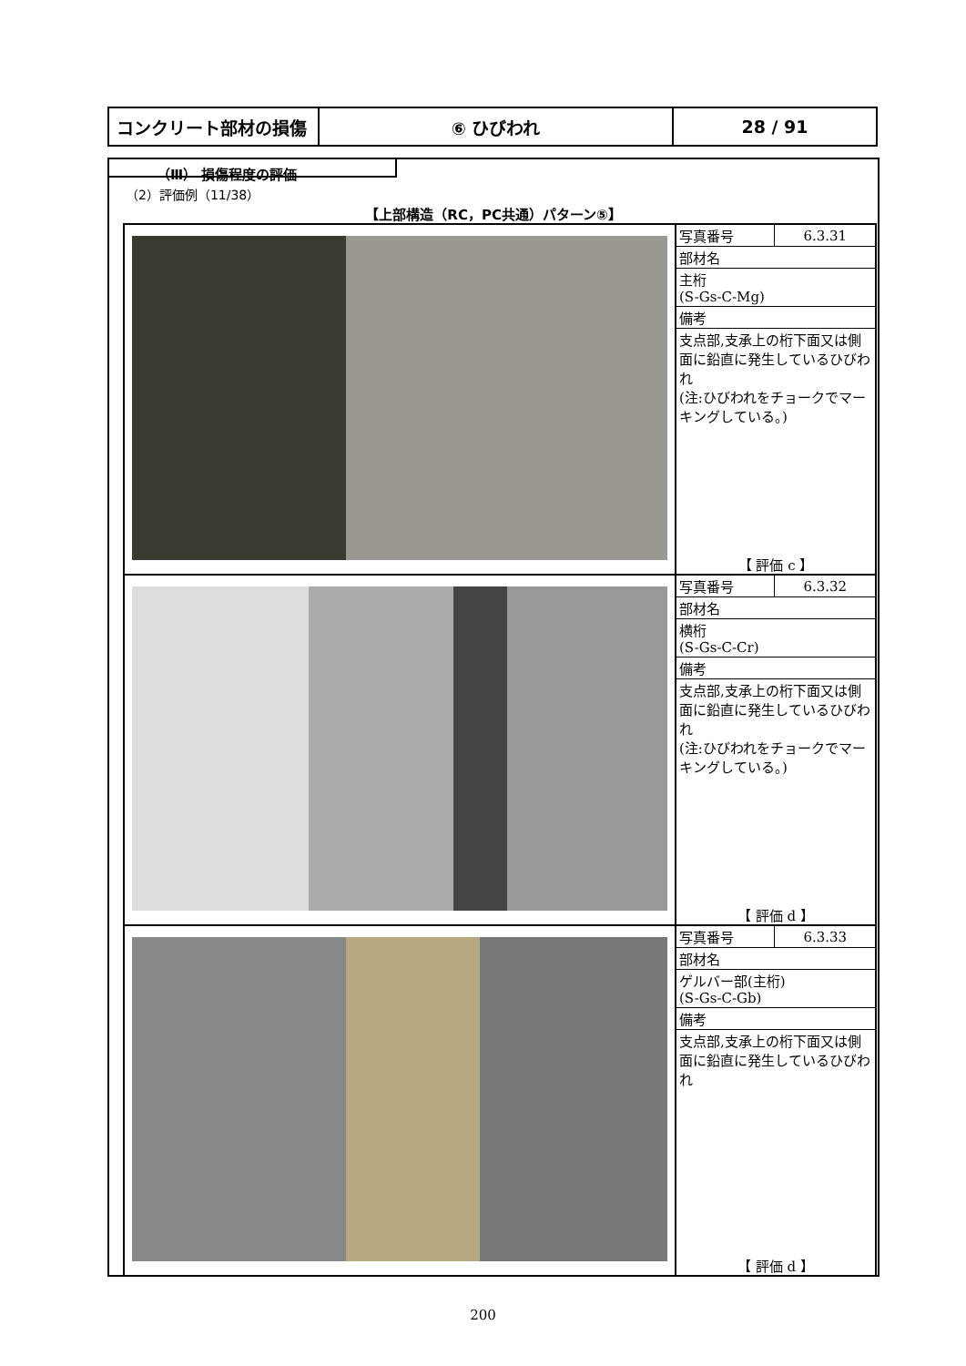| コンクリート部材の損傷 | ⑥ ひびわれ | 28 / 91 |
（Ⅲ） 損傷程度の評価
（2）評価例（11/38）
【上部構造（RC，PC共通）パターン⑤】
| | / 写真番号 / 6.3.31 / / 部材名 / / / 主桁 (S-Gs-C-Mg) / / / 備考 / / / 支点部,支承上の桁下面又は側面に鉛直に発生しているひびわれ (注:ひびわれをチョークでマーキングしている。) / / 【 評価 c 】 |
| | / 写真番号 / 6.3.32 / / 部材名 / / / 横桁 (S-Gs-C-Cr) / / / 備考 / / / 支点部,支承上の桁下面又は側面に鉛直に発生しているひびわれ (注:ひびわれをチョークでマーキングしている。) / / 【 評価 d 】 |
| | / 写真番号 / 6.3.33 / / 部材名 / / / ゲルバー部(主桁) (S-Gs-C-Gb) / / / 備考 / / / 支点部,支承上の桁下面又は側面に鉛直に発生しているひびわれ / / 【 評価 d 】 |
200